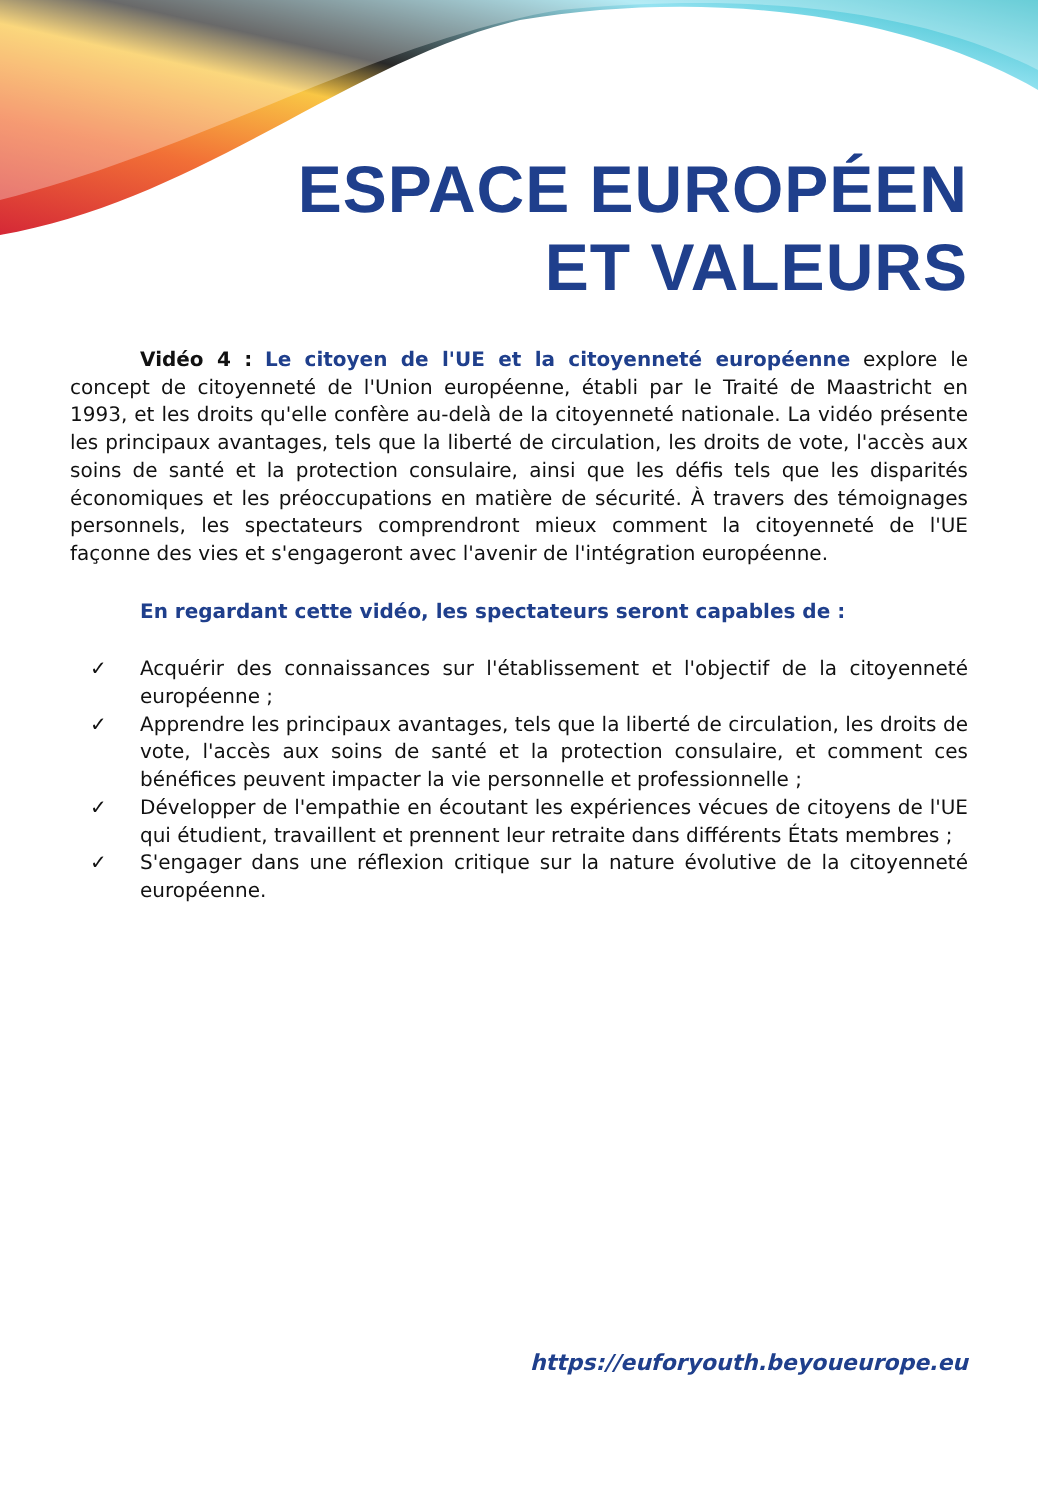ESPACE EUROPÉEN
ET VALEURS
Vidéo 4 : Le citoyen de l'UE et la citoyenneté européenne explore le concept de citoyenneté de l'Union européenne, établi par le Traité de Maastricht en 1993, et les droits qu'elle confère au-delà de la citoyenneté nationale. La vidéo présente les principaux avantages, tels que la liberté de circulation, les droits de vote, l'accès aux soins de santé et la protection consulaire, ainsi que les défis tels que les disparités économiques et les préoccupations en matière de sécurité. À travers des témoignages personnels, les spectateurs comprendront mieux comment la citoyenneté de l'UE façonne des vies et s'engageront avec l'avenir de l'intégration européenne.
En regardant cette vidéo, les spectateurs seront capables de :
✓ Acquérir des connaissances sur l'établissement et l'objectif de la citoyenneté européenne ;
✓ Apprendre les principaux avantages, tels que la liberté de circulation, les droits de vote, l'accès aux soins de santé et la protection consulaire, et comment ces bénéfices peuvent impacter la vie personnelle et professionnelle ;
✓ Développer de l'empathie en écoutant les expériences vécues de citoyens de l'UE qui étudient, travaillent et prennent leur retraite dans différents États membres ;
✓ S'engager dans une réflexion critique sur la nature évolutive de la citoyenneté européenne.
https://euforyouth.beyoueurope.eu